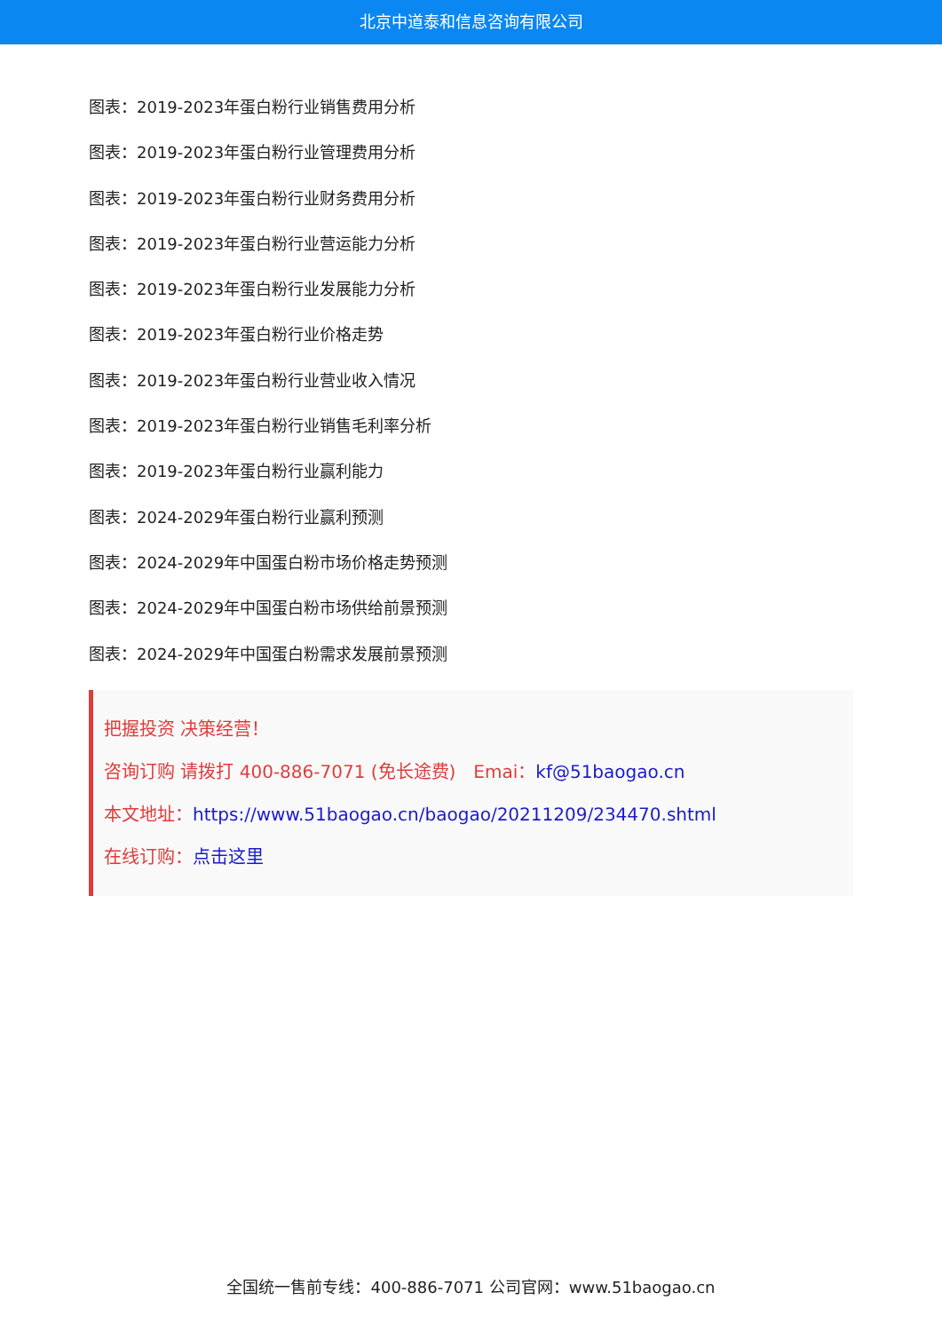北京中道泰和信息咨询有限公司
图表：2019-2023年蛋白粉行业销售费用分析
图表：2019-2023年蛋白粉行业管理费用分析
图表：2019-2023年蛋白粉行业财务费用分析
图表：2019-2023年蛋白粉行业营运能力分析
图表：2019-2023年蛋白粉行业发展能力分析
图表：2019-2023年蛋白粉行业价格走势
图表：2019-2023年蛋白粉行业营业收入情况
图表：2019-2023年蛋白粉行业销售毛利率分析
图表：2019-2023年蛋白粉行业赢利能力
图表：2024-2029年蛋白粉行业赢利预测
图表：2024-2029年中国蛋白粉市场价格走势预测
图表：2024-2029年中国蛋白粉市场供给前景预测
图表：2024-2029年中国蛋白粉需求发展前景预测
把握投资 决策经营！
咨询订购 请拨打 400-886-7071 (免长途费)　Emai：kf@51baogao.cn
本文地址：https://www.51baogao.cn/baogao/20211209/234470.shtml
在线订购：点击这里
全国统一售前专线：400-886-7071 公司官网：www.51baogao.cn